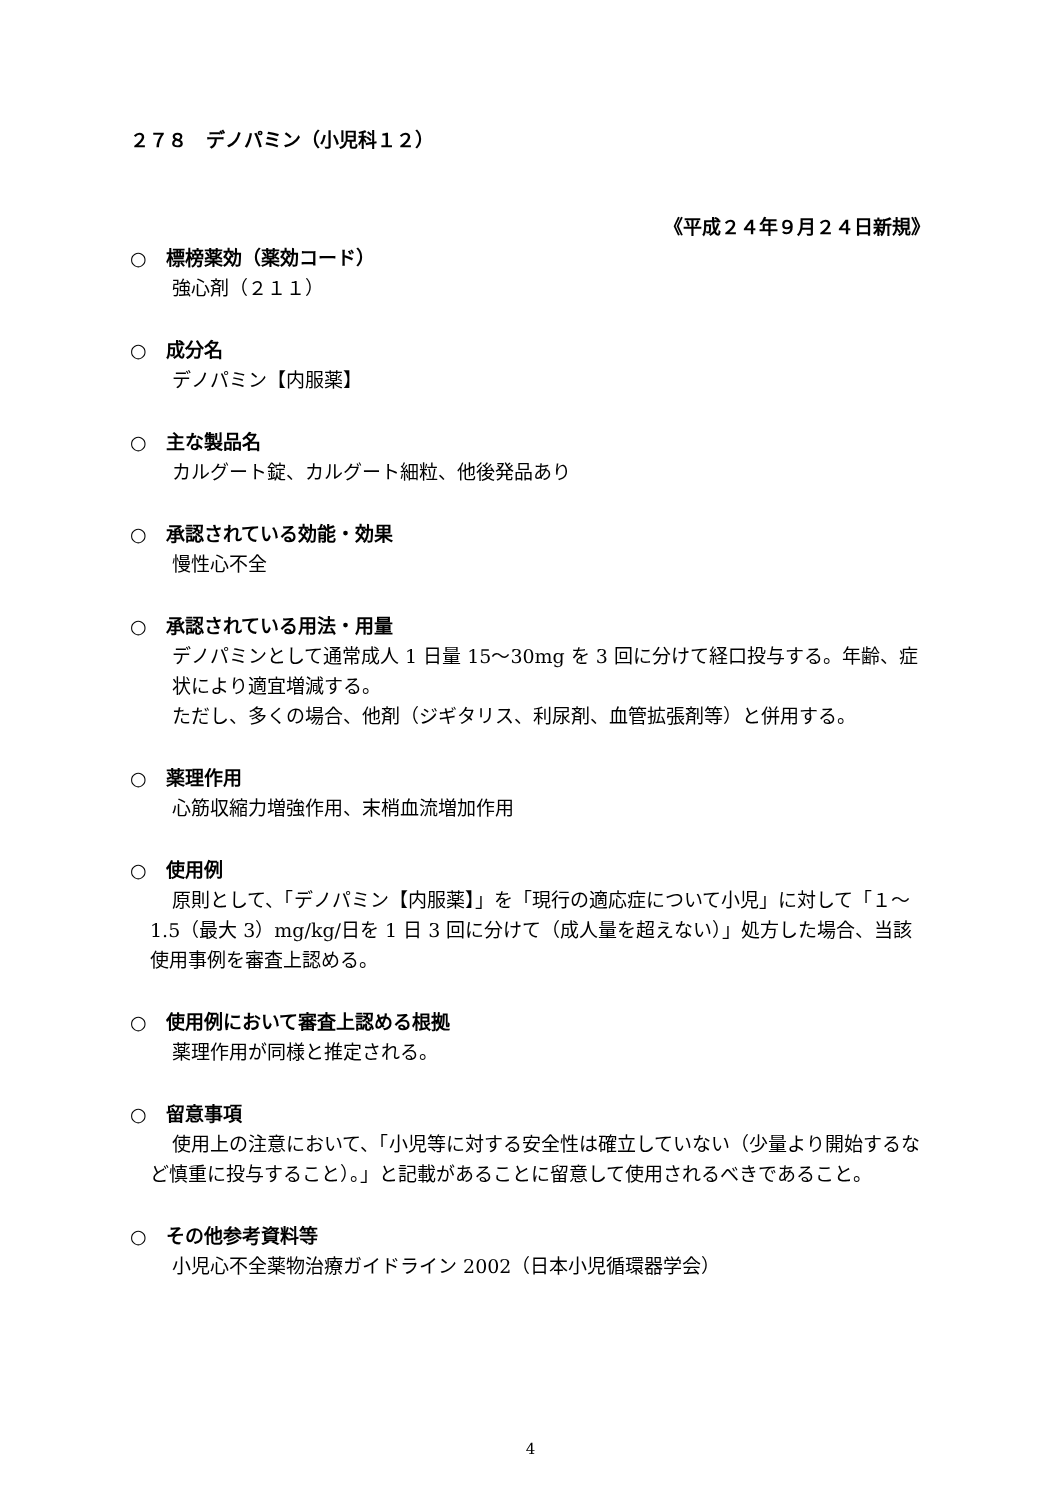２７８　デノパミン（小児科１２）
《平成２４年９月２４日新規》
○　標榜薬効（薬効コード）
強心剤（２１１）
○　成分名
デノパミン【内服薬】
○　主な製品名
カルグート錠、カルグート細粒、他後発品あり
○　承認されている効能・効果
慢性心不全
○　承認されている用法・用量
デノパミンとして通常成人 1 日量 15～30mg を 3 回に分けて経口投与する。年齢、症状により適宜増減する。
ただし、多くの場合、他剤（ジギタリス、利尿剤、血管拡張剤等）と併用する。
○　薬理作用
心筋収縮力増強作用、末梢血流増加作用
○　使用例
原則として、「デノパミン【内服薬】」を「現行の適応症について小児」に対して「１～1.5（最大 3）mg/kg/日を 1 日 3 回に分けて（成人量を超えない）」処方した場合、当該使用事例を審査上認める。
○　使用例において審査上認める根拠
薬理作用が同様と推定される。
○　留意事項
使用上の注意において、「小児等に対する安全性は確立していない（少量より開始するなど慎重に投与すること）。」と記載があることに留意して使用されるべきであること。
○　その他参考資料等
小児心不全薬物治療ガイドライン 2002（日本小児循環器学会）
4